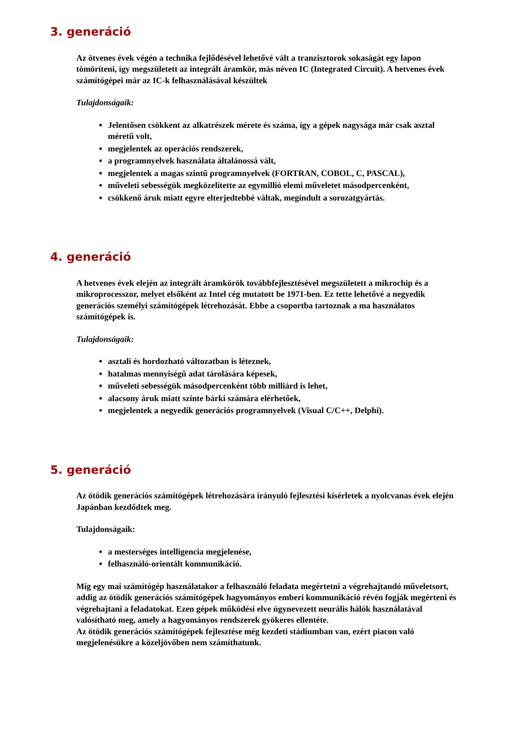3. generáció
Az ötvenes évek végén a technika fejlődésével lehetővé vált a tranzisztorok sokaságát egy lapon tömöríteni, így megszületett az integrált áramkör, más néven IC (Integrated Circuit). A hetvenes évek számítógépei már az IC-k felhasználásával készültek
Tulajdonságaik:
Jelentősen csökkent az alkatrészek mérete és száma, így a gépek nagysága már csak asztal méretű volt,
megjelentek az operációs rendszerek,
a programnyelvek használata általánossá vált,
megjelentek a magas szintű programnyelvek (FORTRAN, COBOL, C, PASCAL),
műveleti sebességük megközelítette az egymillió elemi műveletet másodpercenként,
csökkenő áruk miatt egyre elterjedtebbé váltak, megindult a sorozatgyártás.
4. generáció
A hetvenes évek elején az integrált áramkörök továbbfejlesztésével megszületett a mikrochip és a mikroprocesszor, melyet elsőként az Intel cég mutatott be 1971-ben. Ez tette lehetővé a negyedik generációs személyi számítógépek létrehozását. Ebbe a csoportba tartoznak a ma használatos számítógépek is.
Tulajdonságaik:
asztali és hordozható változatban is léteznek,
hatalmas mennyiségű adat tárolására képesek,
műveleti sebességük másodpercenként több milliárd is lehet,
alacsony áruk miatt szinte bárki számára elérhetőek,
megjelentek a negyedik generációs programnyelvek (Visual C/C++, Delphi).
5. generáció
Az ötödik generációs számítógépek létrehozására irányuló fejlesztési kísérletek a nyolcvanas évek elején Japánban kezdődtek meg.
Tulajdonságaik:
a mesterséges intelligencia megjelenése,
felhasználó-orientált kommunikáció.
Míg egy mai számítógép használatakor a felhasználó feladata megértetni a végrehajtandó műveletsort, addig az ötödik generációs számítógépek hagyományos emberi kommunikáció révén fogják megérteni és végrehajtani a feladatokat. Ezen gépek működési elve úgynevezett neurális hálók használatával valósítható meg, amely a hagyományos rendszerek gyökeres ellentéte.
Az ötödik generációs számítógépek fejlesztése még kezdeti stádiumban van, ezért piacon való megjelenésükre a közeljövőben nem számíthatunk.